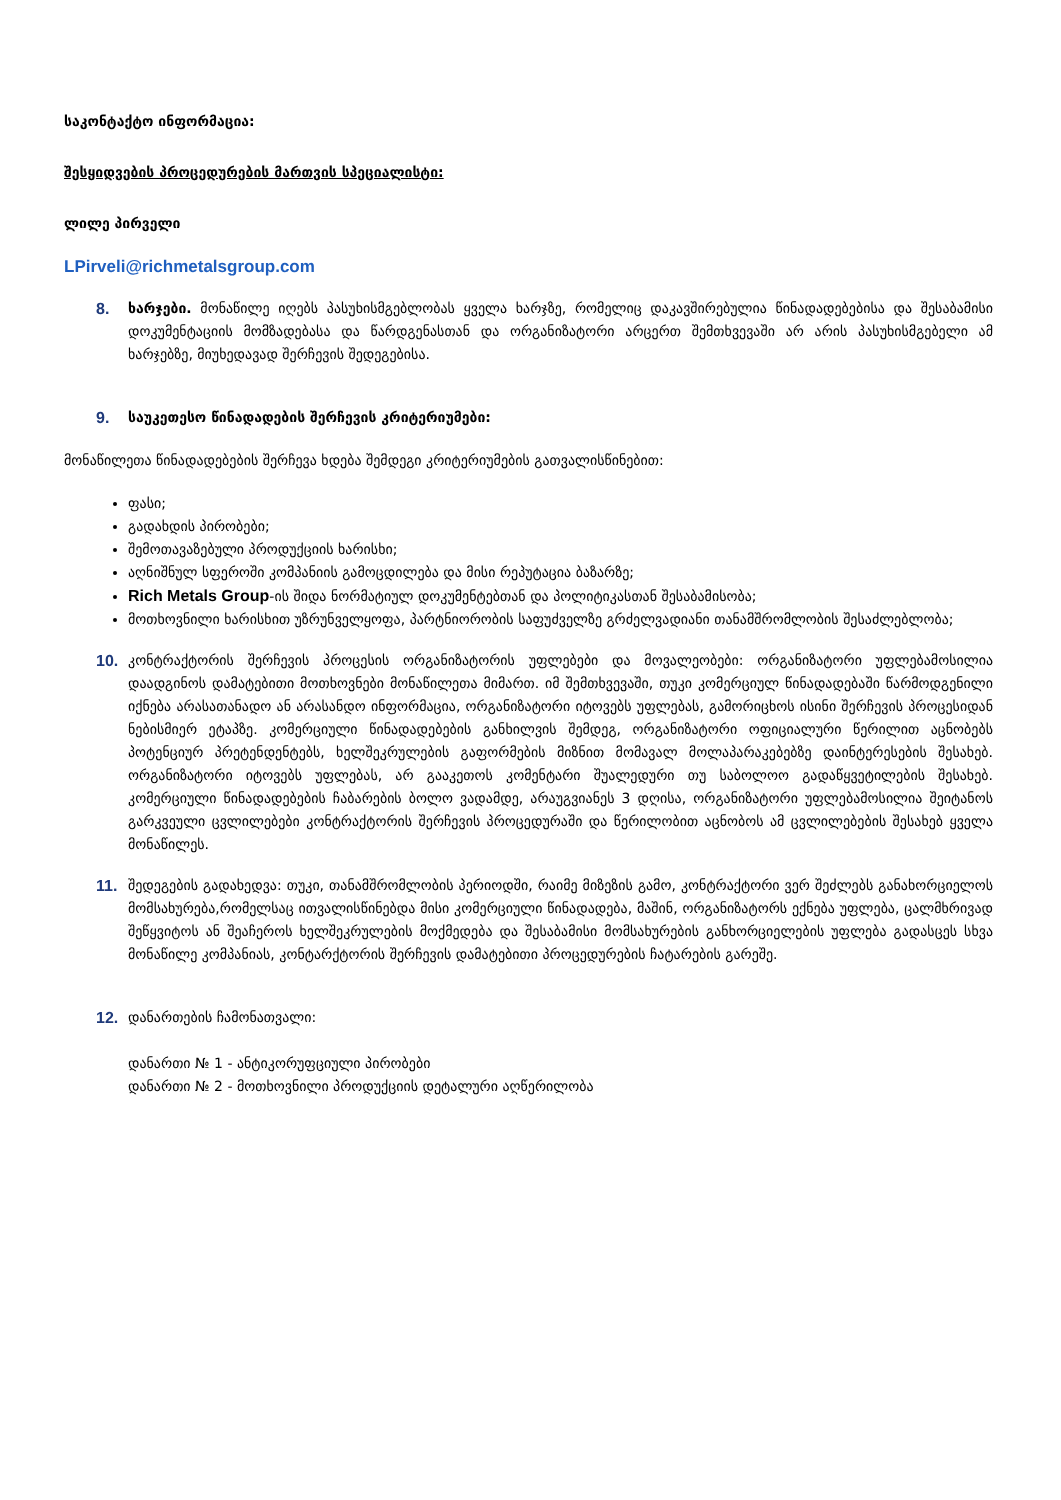საკონტაქტო ინფორმაცია:
შესყიდვების პროცედურების მართვის სპეციალისტი:
ლილე პირველი
LPirveli@richmetalsgroup.com
8. ხარჯები. მონაწილე იღებს პასუხისმგებლობას ყველა ხარჯზე, რომელიც დაკავშირებულია წინადადებებისა და შესაბამისი დოკუმენტაციის მომზადებასა და წარდგენასთან და ორგანიზატორი არცერთ შემთხვევაში არ არის პასუხისმგებელი ამ ხარჯებზე, მიუხედავად შერჩევის შედეგებისა.
9. საუკეთესო წინადადების შერჩევის კრიტერიუმები:
მონაწილეთა წინადადებების შერჩევა ხდება შემდეგი კრიტერიუმების გათვალისწინებით:
ფასი;
გადახდის პირობები;
შემოთავაზებული პროდუქციის ხარისხი;
აღნიშნულ სფეროში კომპანიის გამოცდილება და მისი რეპუტაცია ბაზარზე;
Rich Metals Group-ის შიდა ნორმატიულ დოკუმენტებთან და პოლიტიკასთან შესაბამისობა;
მოთხოვნილი ხარისხით უზრუნველყოფა, პარტნიორობის საფუძველზე გრძელვადიანი თანამშრომლობის შესაძლებლობა;
10. კონტრაქტორის შერჩევის პროცესის ორგანიზატორის უფლებები და მოვალეობები: ორგანიზატორი უფლებამოსილია დაადგინოს დამატებითი მოთხოვნები მონაწილეთა მიმართ. იმ შემთხვევაში, თუკი კომერციულ წინადადებაში წარმოდგენილი იქნება არასათანადო ან არასანდო ინფორმაცია, ორგანიზატორი იტოვებს უფლებას, გამორიცხოს ისინი შერჩევის პროცესიდან ნებისმიერ ეტაპზე. კომერციული წინადადებების განხილვის შემდეგ, ორგანიზატორი ოფიციალური წერილით აცნობებს პოტენციურ პრეტენდენტებს, ხელშეკრულების გაფორმების მიზნით მომავალ მოლაპარაკებებზე დაინტერესების შესახებ. ორგანიზატორი იტოვებს უფლებას, არ გააკეთოს კომენტარი შუალედური თუ საბოლოო გადაწყვეტილების შესახებ. კომერციული წინადადებების ჩაბარების ბოლო ვადამდე, არაუგვიანეს 3 დღისა, ორგანიზატორი უფლებამოსილია შეიტანოს გარკვეული ცვლილებები კონტრაქტორის შერჩევის პროცედურაში და წერილობით აცნობოს ამ ცვლილებების შესახებ ყველა მონაწილეს.
11. შედეგების გადახედვა: თუკი, თანამშრომლობის პერიოდში, რაიმე მიზეზის გამო, კონტრაქტორი ვერ შეძლებს განახორციელოს მომსახურება,რომელსაც ითვალისწინებდა მისი კომერციული წინადადება, მაშინ, ორგანიზატორს ექნება უფლება, ცალმხრივად შეწყვიტოს ან შეაჩეროს ხელშეკრულების მოქმედება და შესაბამისი მომსახურების განხორციელების უფლება გადასცეს სხვა მონაწილე კომპანიას, კონტარქტორის შერჩევის დამატებითი პროცედურების ჩატარების გარეშე.
12. დანართების ჩამონათვალი:
დანართი № 1 - ანტიკორუფციული პირობები
დანართი № 2 - მოთხოვნილი პროდუქციის დეტალური აღწერილობა